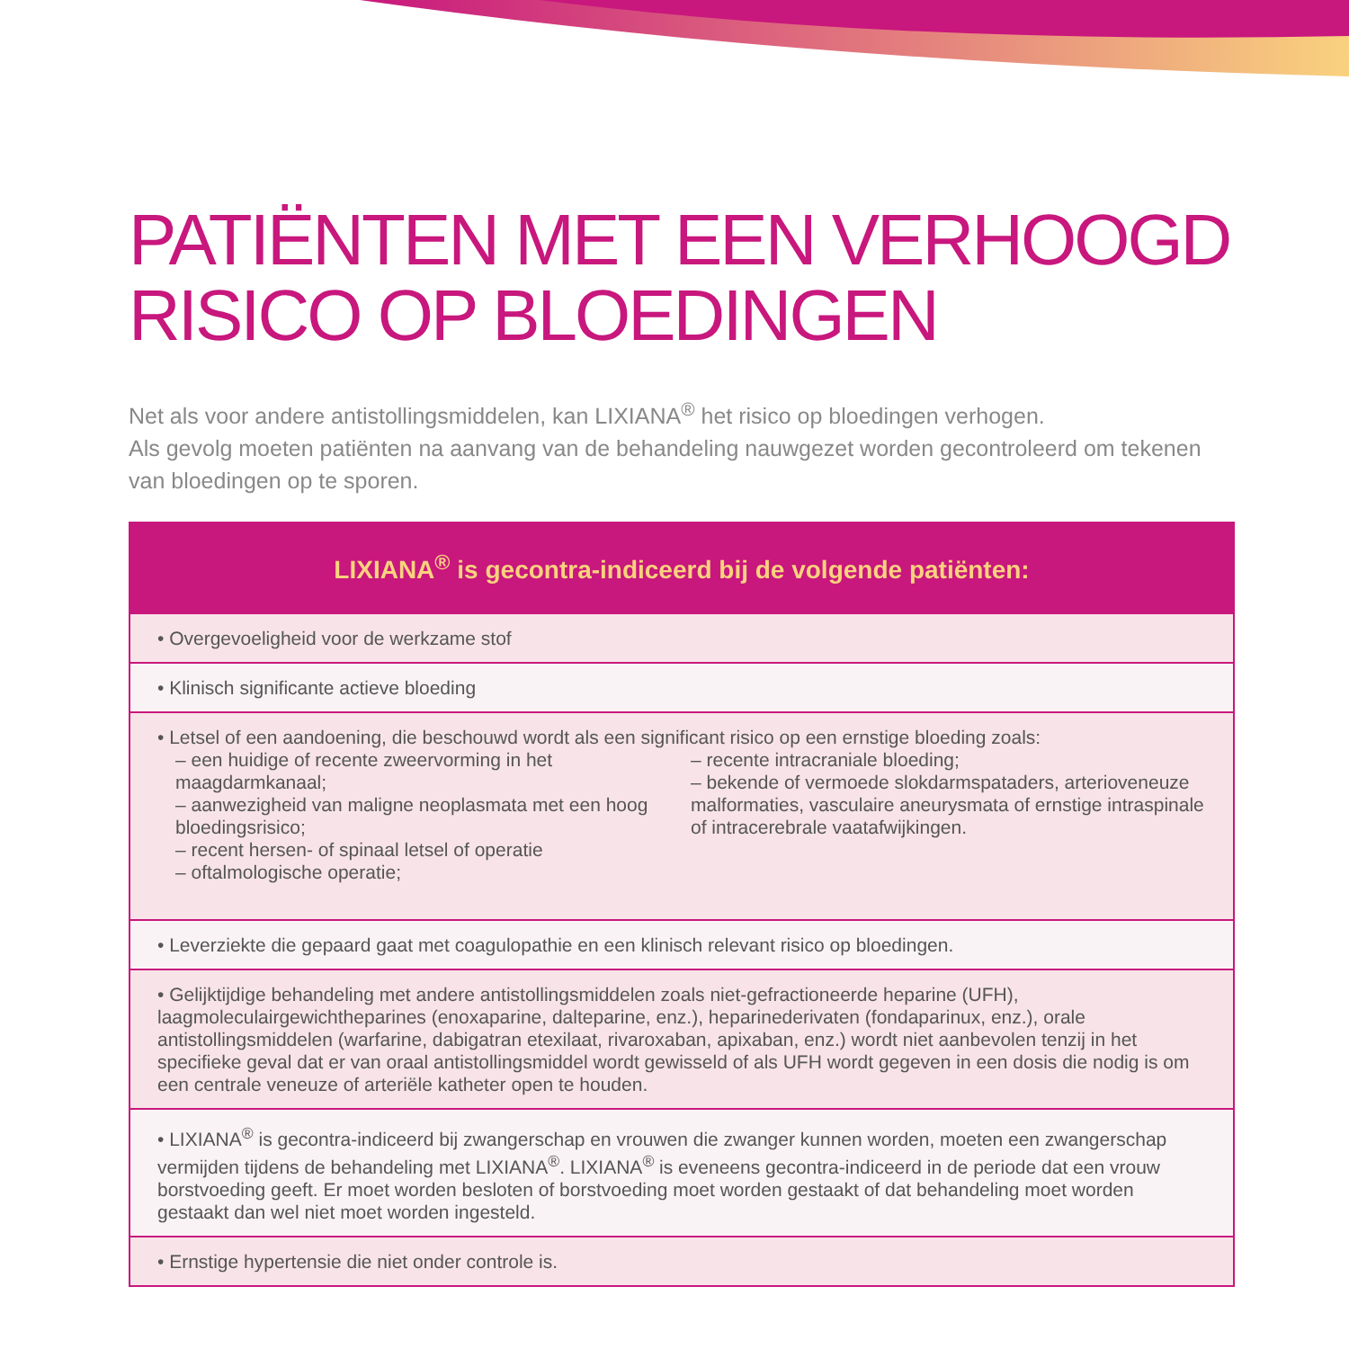PATIËNTEN MET EEN VERHOOGD RISICO OP BLOEDINGEN
Net als voor andere antistollingsmiddelen, kan LIXIANA<sup>®</sup> het risico op bloedingen verhogen.
Als gevolg moeten patiënten na aanvang van de behandeling nauwgezet worden gecontroleerd om tekenen van bloedingen op te sporen.
| LIXIANA<sup>®</sup> is gecontra-indiceerd bij de volgende patiënten: |
| --- |
| • Overgevoeligheid voor de werkzame stof |
| • Klinisch significante actieve bloeding |
| • Letsel of een aandoening, die beschouwd wordt als een significant risico op een ernstige bloeding zoals: – een huidige of recente zweervorming in het maagdarmkanaal; – aanwezigheid van maligne neoplasmata met een hoog bloedingsrisico; – recent hersen- of spinaal letsel of operatie – oftalmologische operatie; – recente intracraniale bloeding; – bekende of vermoede slokdarmspataders, arterioveneuze malformaties, vasculaire aneurysmata of ernstige intraspinale of intracerebrale vaatafwijkingen. |
| • Leverziekte die gepaard gaat met coagulopathie en een klinisch relevant risico op bloedingen. |
| • Gelijktijdige behandeling met andere antistollingsmiddelen zoals niet-gefractioneerde heparine (UFH), laagmoleculairgewichtheparines (enoxaparine, dalteparine, enz.), heparinederivaten (fondaparinux, enz.), orale antistollingsmiddelen (warfarine, dabigatran etexilaat, rivaroxaban, apixaban, enz.) wordt niet aanbevolen tenzij in het specifieke geval dat er van oraal antistollingsmiddel wordt gewisseld of als UFH wordt gegeven in een dosis die nodig is om een centrale veneuze of arteriële katheter open te houden. |
| • LIXIANA<sup>®</sup> is gecontra-indiceerd bij zwangerschap en vrouwen die zwanger kunnen worden, moeten een zwangerschap vermijden tijdens de behandeling met LIXIANA<sup>®</sup>. LIXIANA<sup>®</sup> is eveneens gecontra-indiceerd in de periode dat een vrouw borstvoeding geeft. Er moet worden besloten of borstvoeding moet worden gestaakt of dat behandeling moet worden gestaakt dan wel niet moet worden ingesteld. |
| • Ernstige hypertensie die niet onder controle is. |